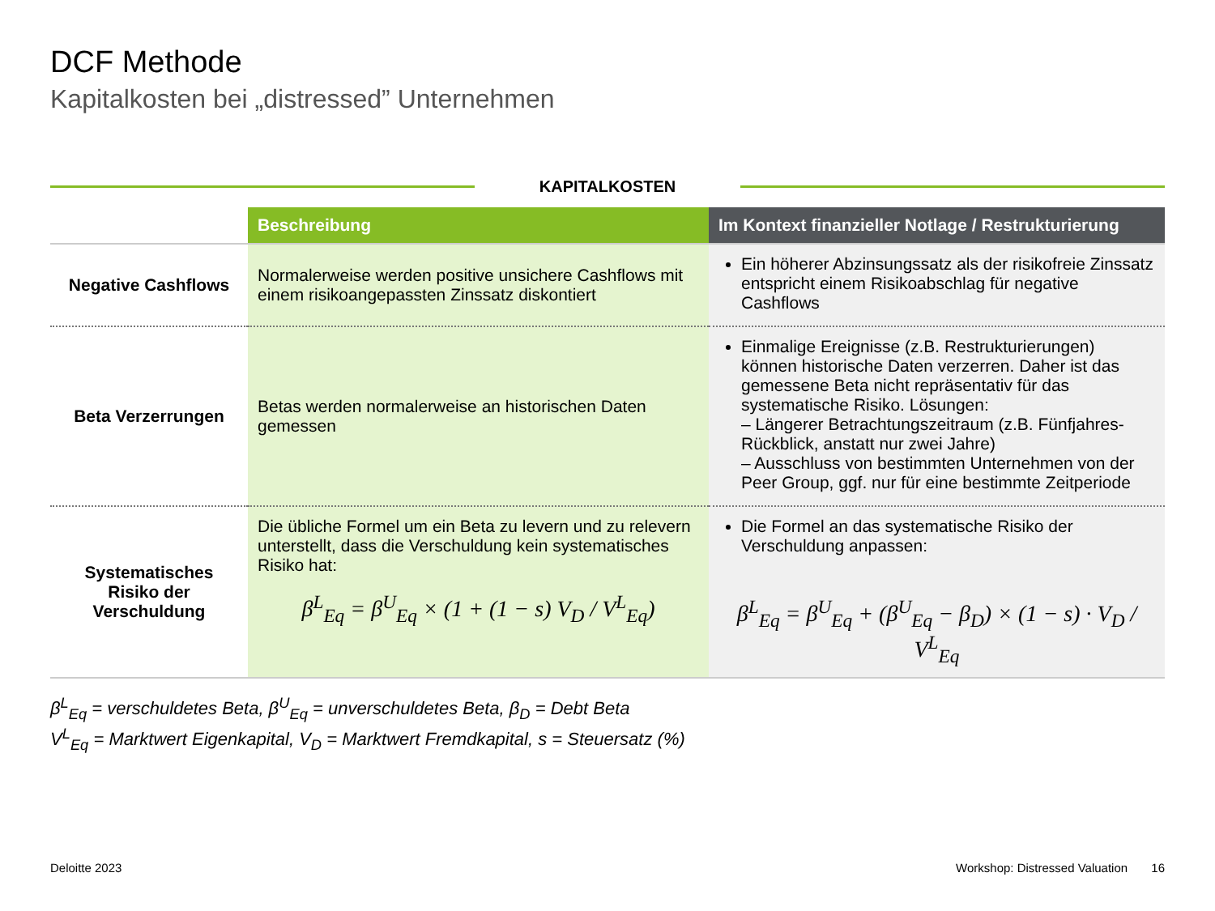DCF Methode
Kapitalkosten bei „distressed” Unternehmen
KAPITALKOSTEN
| | Beschreibung | Im Kontext finanzieller Notlage / Restrukturierung |
| Negative Cashflows | Normalerweise werden positive unsichere Cashflows mit einem risikoangepassten Zinssatz diskontiert | Ein höherer Abzinsungssatz als der risikofreie Zinssatz entspricht einem Risikoabschlag für negative Cashflows |
| Beta Verzerrungen | Betas werden normalerweise an historischen Daten gemessen | Einmalige Ereignisse (z.B. Restrukturierungen) können historische Daten verzerren. Daher ist das gemessene Beta nicht repräsentativ für das systematische Risiko. Lösungen: – Längerer Betrachtungszeitraum (z.B. Fünfjahres-Rückblick, anstatt nur zwei Jahre) – Ausschluss von bestimmten Unternehmen von der Peer Group, ggf. nur für eine bestimmte Zeitperiode |
| Systematisches Risiko der Verschuldung | Die übliche Formel um ein Beta zu levern und zu relevern unterstellt, dass die Verschuldung kein systematisches Risiko hat: β<sup>L</sup><sub>Eq</sub> = β<sup>U</sup><sub>Eq</sub> × (1 + (1 − s) V<sub>D</sub> / V<sup>L</sup><sub>Eq</sub>) | Die Formel an das systematische Risiko der Verschuldung anpassen: β<sup>L</sup><sub>Eq</sub> = β<sup>U</sup><sub>Eq</sub> + (β<sup>U</sup><sub>Eq</sub> − β<sub>D</sub>) × (1 − s) · V<sub>D</sub> / V<sup>L</sup><sub>Eq</sub> |
β<sup>L</sup><sub>Eq</sub> = verschuldetes Beta, β<sup>U</sup><sub>Eq</sub> = unverschuldetes Beta, β<sub>D</sub> = Debt Beta
V<sup>L</sup><sub>Eq</sub> = Marktwert Eigenkapital, V<sub>D</sub> = Marktwert Fremdkapital, s = Steuersatz (%)
Deloitte 2023 Workshop: Distressed Valuation 16